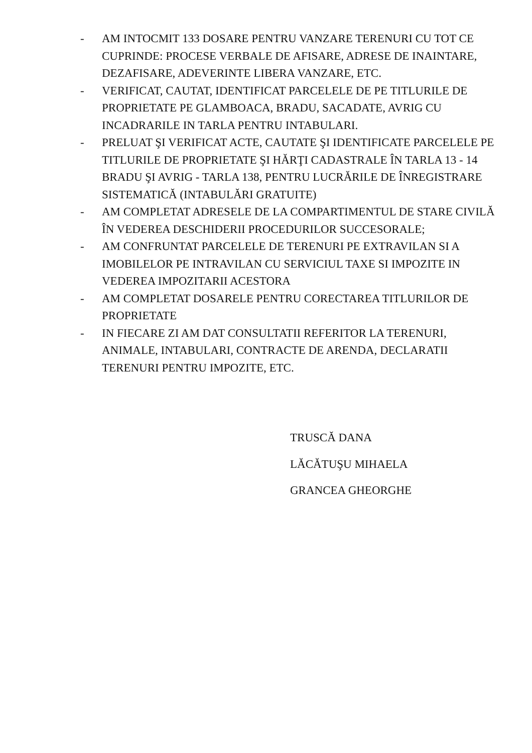- AM INTOCMIT 133 DOSARE PENTRU VANZARE TERENURI CU TOT CE CUPRINDE: PROCESE VERBALE DE AFISARE, ADRESE DE INAINTARE, DEZAFISARE, ADEVERINTE LIBERA VANZARE, ETC.
- VERIFICAT, CAUTAT, IDENTIFICAT PARCELELE DE PE TITLURILE DE PROPRIETATE PE GLAMBOACA, BRADU, SACADATE, AVRIG CU INCADRARILE IN TARLA PENTRU INTABULARI.
- PRELUAT ŞI VERIFICAT ACTE, CAUTATE ŞI IDENTIFICATE PARCELELE PE TITLURILE DE PROPRIETATE ŞI HĂRŢI CADASTRALE ÎN TARLA 13 - 14 BRADU ŞI AVRIG - TARLA 138, PENTRU LUCRĂRILE DE ÎNREGISTRARE SISTEMATICĂ (INTABULĂRI GRATUITE)
- AM COMPLETAT ADRESELE DE LA COMPARTIMENTUL DE STARE CIVILĂ ÎN VEDEREA DESCHIDERII PROCEDURILOR SUCCESORALE;
- AM CONFRUNTAT PARCELELE DE TERENURI PE EXTRAVILAN SI A IMOBILELOR PE INTRAVILAN CU SERVICIUL TAXE SI IMPOZITE IN VEDEREA IMPOZITARII ACESTORA
- AM COMPLETAT DOSARELE PENTRU CORECTAREA TITLURILOR DE PROPRIETATE
- IN FIECARE ZI AM DAT CONSULTATII REFERITOR LA TERENURI, ANIMALE, INTABULARI, CONTRACTE DE ARENDA, DECLARATII TERENURI PENTRU IMPOZITE, ETC.
TRUSCĂ DANA
LĂCĂTUŞU MIHAELA
GRANCEA GHEORGHE